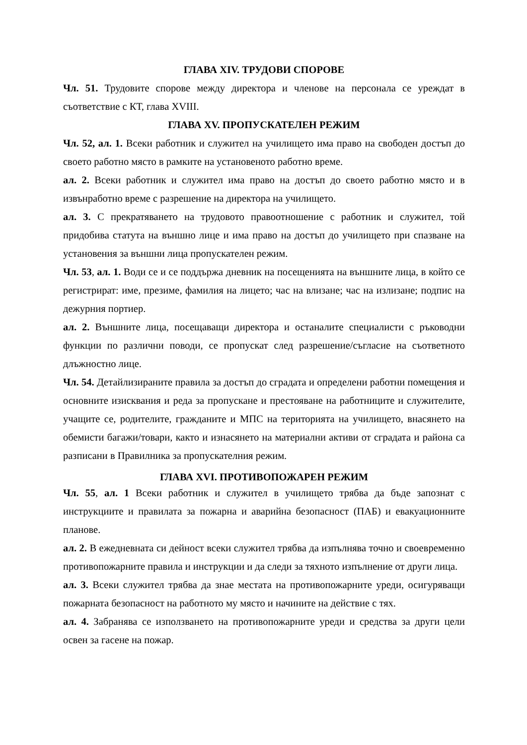ГЛАВА XIV. ТРУДОВИ СПОРОВЕ
Чл. 51. Трудовите спорове между директора и членове на персонала се уреждат в съответствие с КТ, глава XVIII.
ГЛАВА XV. ПРОПУСКАТЕЛЕН РЕЖИМ
Чл. 52, ал. 1. Всеки работник и служител на училището има право на свободен достъп до своето работно място в рамките на установеното работно време.
ал. 2. Всеки работник и служител има право на достъп до своето работно място и в извънработно време с разрешение на директора на училището.
ал. 3. С прекратяването на трудовото правоотношение с работник и служител, той придобива статута на външно лице и има право на достъп до училището при спазване на установения за външни лица пропускателен режим.
Чл. 53, ал. 1. Води се и се поддържа дневник на посещенията на външните лица, в който се регистрират: име, презиме, фамилия на лицето; час на влизане; час на излизане; подпис на дежурния портиер.
ал. 2. Външните лица, посещаващи директора и останалите специалисти с ръководни функции по различни поводи, се пропускат след разрешение/съгласие на съответното длъжностно лице.
Чл. 54. Детайлизираните правила за достъп до сградата и определени работни помещения и основните изисквания и реда за пропускане и престояване на работниците и служителите, учащите се, родителите, гражданите и МПС на територията на училището, внасянето на обемисти багажи/товари, както и изнасянето на материални активи от сградата и района са разписани в Правилника за пропускателния режим.
ГЛАВА XVI. ПРОТИВОПОЖАРЕН РЕЖИМ
Чл. 55, ал. 1 Всеки работник и служител в училището трябва да бъде запознат с инструкциите и правилата за пожарна и аварийна безопасност (ПАБ) и евакуационните планове.
ал. 2. В ежедневната си дейност всеки служител трябва да изпълнява точно и своевременно противопожарните правила и инструкции и да следи за тяхното изпълнение от други лица.
ал. 3. Всеки служител трябва да знае местата на противопожарните уреди, осигуряващи пожарната безопасност на работното му място и начините на действие с тях.
ал. 4. Забранява се използването на противопожарните уреди и средства за други цели освен за гасене на пожар.